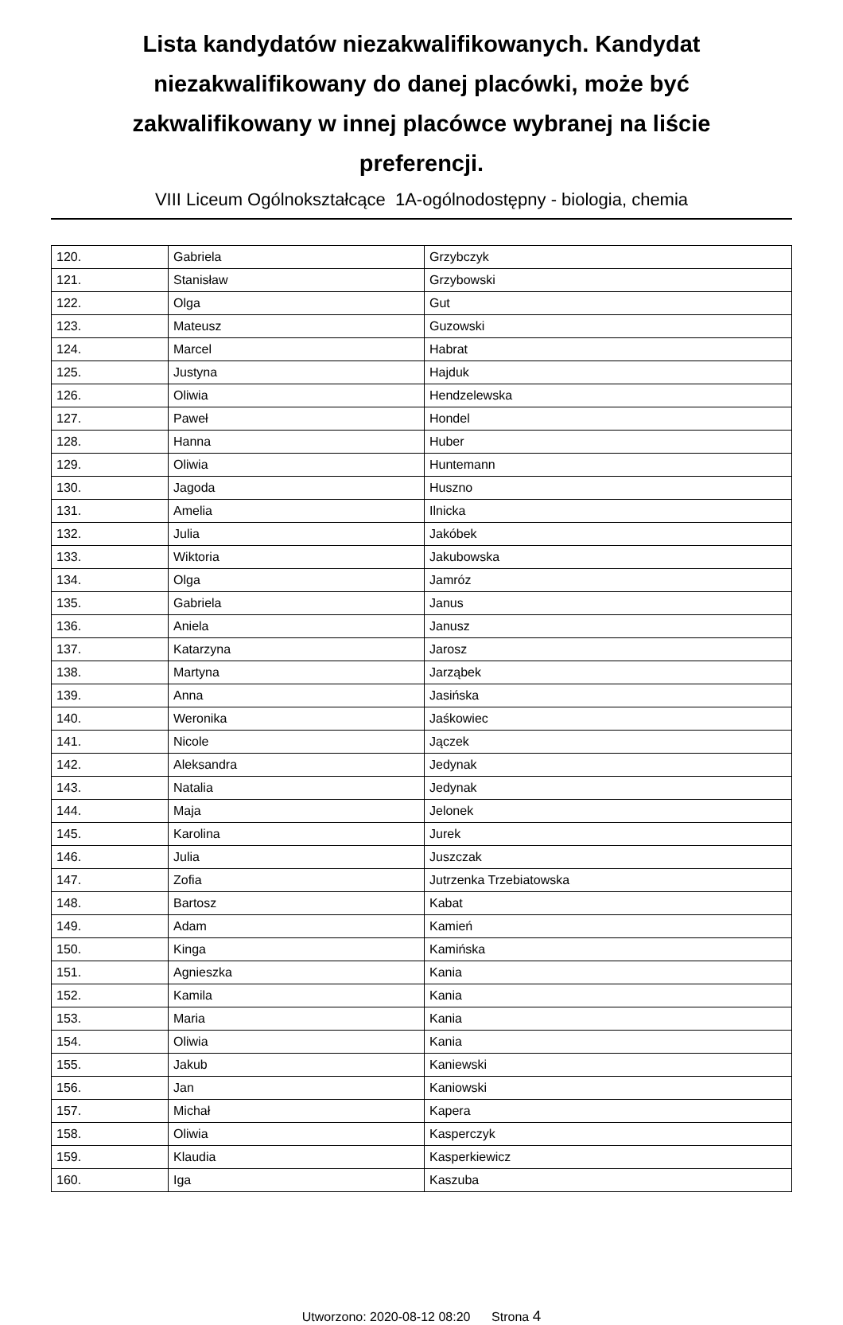Lista kandydatów niezakwalifikowanych. Kandydat niezakwalifikowany do danej placówki, może być zakwalifikowany w innej placówce wybranej na liście preferencji.
VIII Liceum Ogólnokształcące 1A-ogólnodostępny - biologia, chemia
| 120. | Gabriela | Grzybczyk |
| 121. | Stanisław | Grzybowski |
| 122. | Olga | Gut |
| 123. | Mateusz | Guzowski |
| 124. | Marcel | Habrat |
| 125. | Justyna | Hajduk |
| 126. | Oliwia | Hendzelewska |
| 127. | Paweł | Hondel |
| 128. | Hanna | Huber |
| 129. | Oliwia | Huntemann |
| 130. | Jagoda | Huszno |
| 131. | Amelia | Ilnicka |
| 132. | Julia | Jakóbek |
| 133. | Wiktoria | Jakubowska |
| 134. | Olga | Jamróz |
| 135. | Gabriela | Janus |
| 136. | Aniela | Janusz |
| 137. | Katarzyna | Jarosz |
| 138. | Martyna | Jarząbek |
| 139. | Anna | Jasińska |
| 140. | Weronika | Jaśkowiec |
| 141. | Nicole | Jączek |
| 142. | Aleksandra | Jedynak |
| 143. | Natalia | Jedynak |
| 144. | Maja | Jelonek |
| 145. | Karolina | Jurek |
| 146. | Julia | Juszczak |
| 147. | Zofia | Jutrzenka Trzebiatowska |
| 148. | Bartosz | Kabat |
| 149. | Adam | Kamień |
| 150. | Kinga | Kamińska |
| 151. | Agnieszka | Kania |
| 152. | Kamila | Kania |
| 153. | Maria | Kania |
| 154. | Oliwia | Kania |
| 155. | Jakub | Kaniewski |
| 156. | Jan | Kaniowski |
| 157. | Michał | Kapera |
| 158. | Oliwia | Kasperczyk |
| 159. | Klaudia | Kasperkiewicz |
| 160. | Iga | Kaszuba |
Utworzono: 2020-08-12 08:20 Strona 4